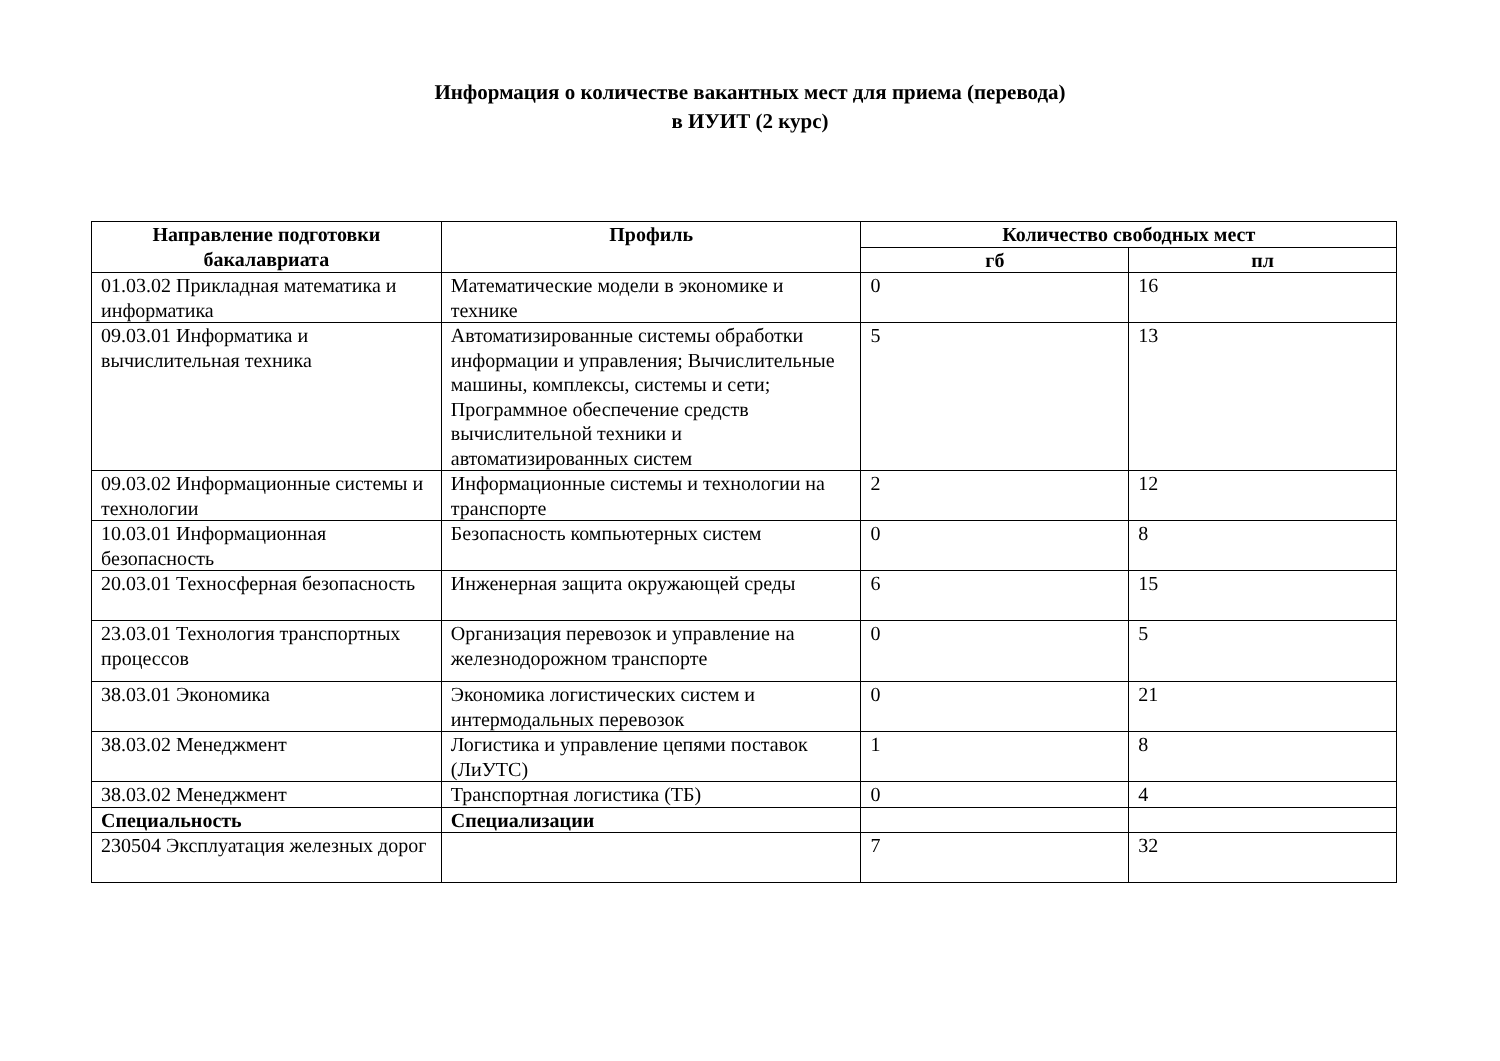Информация о количестве вакантных мест для приема (перевода)
в ИУИТ (2 курс)
| Направление подготовки бакалавриата | Профиль | Количество свободных мест | |
| --- | --- | --- | --- |
| | | гб | пл |
| 01.03.02 Прикладная математика и информатика | Математические модели в экономике и технике | 0 | 16 |
| 09.03.01 Информатика и вычислительная техника | Автоматизированные системы обработки информации и управления; Вычислительные машины, комплексы, системы и сети; Программное обеспечение средств вычислительной техники и автоматизированных систем | 5 | 13 |
| 09.03.02 Информационные системы и технологии | Информационные системы и технологии на транспорте | 2 | 12 |
| 10.03.01 Информационная безопасность | Безопасность компьютерных систем | 0 | 8 |
| 20.03.01 Техносферная безопасность | Инженерная защита окружающей среды | 6 | 15 |
| 23.03.01 Технология транспортных процессов | Организация перевозок и управление на железнодорожном транспорте | 0 | 5 |
| 38.03.01 Экономика | Экономика логистических систем и интермодальных перевозок | 0 | 21 |
| 38.03.02 Менеджмент | Логистика и управление цепями поставок (ЛиУТС) | 1 | 8 |
| 38.03.02 Менеджмент | Транспортная логистика (ТБ) | 0 | 4 |
| Специальность | Специализации | | |
| 230504 Эксплуатация железных дорог | | 7 | 32 |